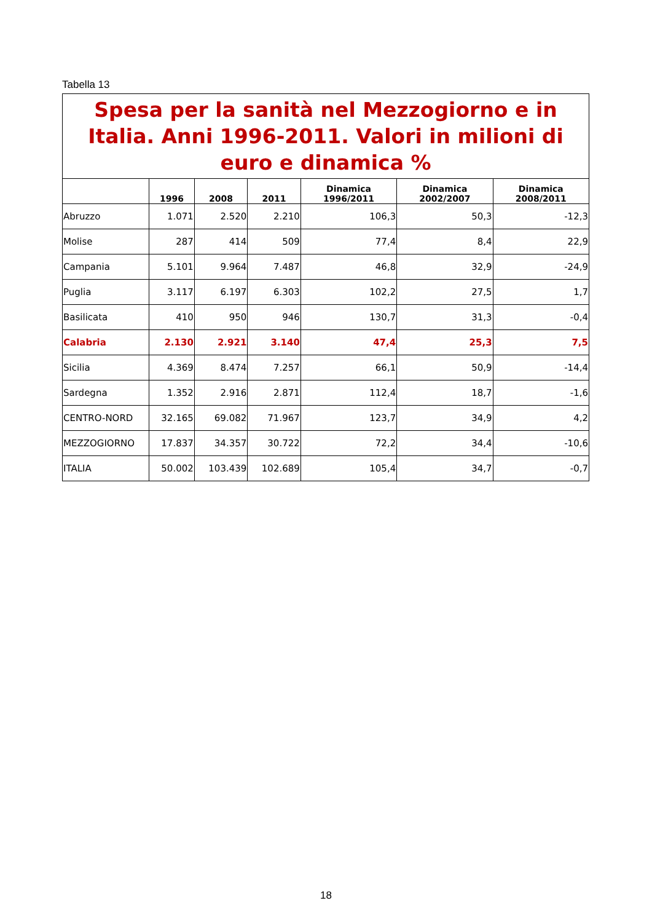Tabella 13
| Spesa per la sanità nel Mezzogiorno e in Italia. Anni 1996-2011. Valori in milioni di euro e dinamica % | | | | | | |
| --- | --- | --- | --- | --- | --- | --- |
| | 1996 | 2008 | 2011 | Dinamica 1996/2011 | Dinamica 2002/2007 | Dinamica 2008/2011 |
| Abruzzo | 1.071 | 2.520 | 2.210 | 106,3 | 50,3 | -12,3 |
| Molise | 287 | 414 | 509 | 77,4 | 8,4 | 22,9 |
| Campania | 5.101 | 9.964 | 7.487 | 46,8 | 32,9 | -24,9 |
| Puglia | 3.117 | 6.197 | 6.303 | 102,2 | 27,5 | 1,7 |
| Basilicata | 410 | 950 | 946 | 130,7 | 31,3 | -0,4 |
| Calabria | 2.130 | 2.921 | 3.140 | 47,4 | 25,3 | 7,5 |
| Sicilia | 4.369 | 8.474 | 7.257 | 66,1 | 50,9 | -14,4 |
| Sardegna | 1.352 | 2.916 | 2.871 | 112,4 | 18,7 | -1,6 |
| CENTRO-NORD | 32.165 | 69.082 | 71.967 | 123,7 | 34,9 | 4,2 |
| MEZZOGIORNO | 17.837 | 34.357 | 30.722 | 72,2 | 34,4 | -10,6 |
| ITALIA | 50.002 | 103.439 | 102.689 | 105,4 | 34,7 | -0,7 |
18